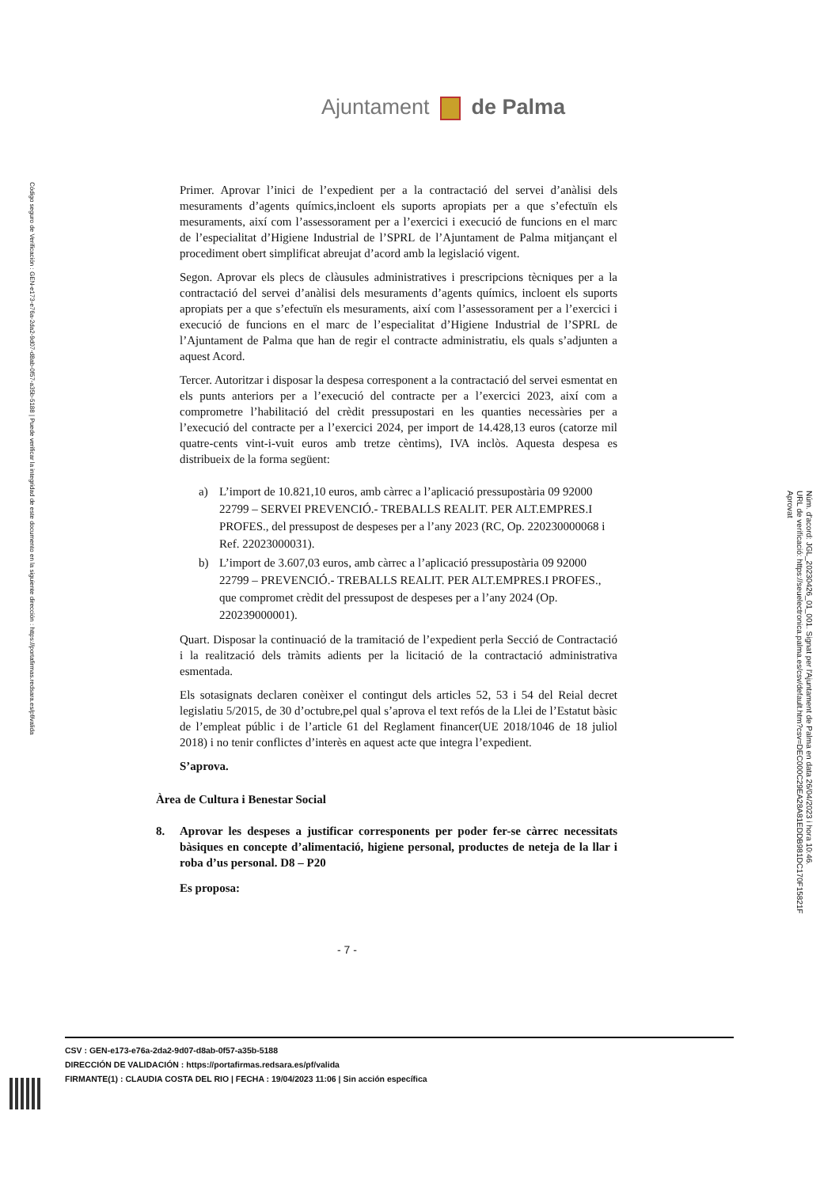Código seguro de Verificación : GEN-e173-e76a-2da2-9d07-d8ab-0f57-a35b-5188 | Puede verificar la integridad de este documento en la siguiente dirección : https://portafirmas.redsara.es/pf/valida
Ajuntament de Palma
Primer. Aprovar l’inici de l’expedient per a la contractació del servei d’anàlisi dels mesuraments d’agents químics,incloent els suports apropiats per a que s’efectuïn els mesuraments, així com l’assessorament per a l’exercici i execució de funcions en el marc de l’especialitat d’Higiene Industrial de l’SPRL de l’Ajuntament de Palma mitjançant el procediment obert simplificat abreujat d’acord amb la legislació vigent.
Segon. Aprovar els plecs de clàusules administratives i prescripcions tècniques per a la contractació del servei d’anàlisi dels mesuraments d’agents químics, incloent els suports apropiats per a que s’efectuïn els mesuraments, així com l’assessorament per a l’exercici i execució de funcions en el marc de l’especialitat d’Higiene Industrial de l’SPRL de l’Ajuntament de Palma que han de regir el contracte administratiu, els quals s’adjunten a aquest Acord.
Tercer. Autoritzar i disposar la despesa corresponent a la contractació del servei esmentat en els punts anteriors per a l’execució del contracte per a l’exercici 2023, així com a comprometre l’habilitació del crèdit pressupostari en les quanties necessàries per a l’execució del contracte per a l’exercici 2024, per import de 14.428,13 euros (catorze mil quatre-cents vint-i-vuit euros amb tretze cèntims), IVA inclòs. Aquesta despesa es distribueix de la forma següent:
a) L’import de 10.821,10 euros, amb càrrec a l’aplicació pressupostària 09 92000 22799 – SERVEI PREVENCIÓ.- TREBALLS REALIT. PER ALT.EMPRES.I PROFES., del pressupost de despeses per a l’any 2023 (RC, Op. 220230000068 i Ref. 22023000031).
b) L’import de 3.607,03 euros, amb càrrec a l’aplicació pressupostària 09 92000 22799 – PREVENCIÓ.- TREBALLS REALIT. PER ALT.EMPRES.I PROFES., que compromet crèdit del pressupost de despeses per a l’any 2024 (Op. 220239000001).
Quart. Disposar la continuació de la tramitació de l’expedient perla Secció de Contractació i la realització dels tràmits adients per la licitació de la contractació administrativa esmentada.
Els sotasignats declaren conèixer el contingut dels articles 52, 53 i 54 del Reial decret legislatiu 5/2015, de 30 d’octubre,pel qual s’aprova el text refós de la Llei de l’Estatut bàsic de l’empleat públic i de l’article 61 del Reglament financer(UE 2018/1046 de 18 juliol 2018) i no tenir conflictes d’interès en aquest acte que integra l’expedient.
S’aprova.
Àrea de Cultura i Benestar Social
8. Aprovar les despeses a justificar corresponents per poder fer-se càrrec necessitats bàsiques en concepte d’alimentació, higiene personal, productes de neteja de la llar i roba d’us personal. D8 – P20
Es proposa:
- 7 -
Núm. d'acord: JGL_20230426_01_001. Signat per l'Ajuntament de Palma en data 26/04/2023 i hora 10:46.
URL de verificació: https://seuelectronica.palma.es/csv/default.htm?csv=DEC000C29EA28A81EDDB981DC170F15821F
Aprovat
CSV : GEN-e173-e76a-2da2-9d07-d8ab-0f57-a35b-5188
DIRECCIÓN DE VALIDACIÓN : https://portafirmas.redsara.es/pf/valida
FIRMANTE(1) : CLAUDIA COSTA DEL RIO | FECHA : 19/04/2023 11:06 | Sin acción específica